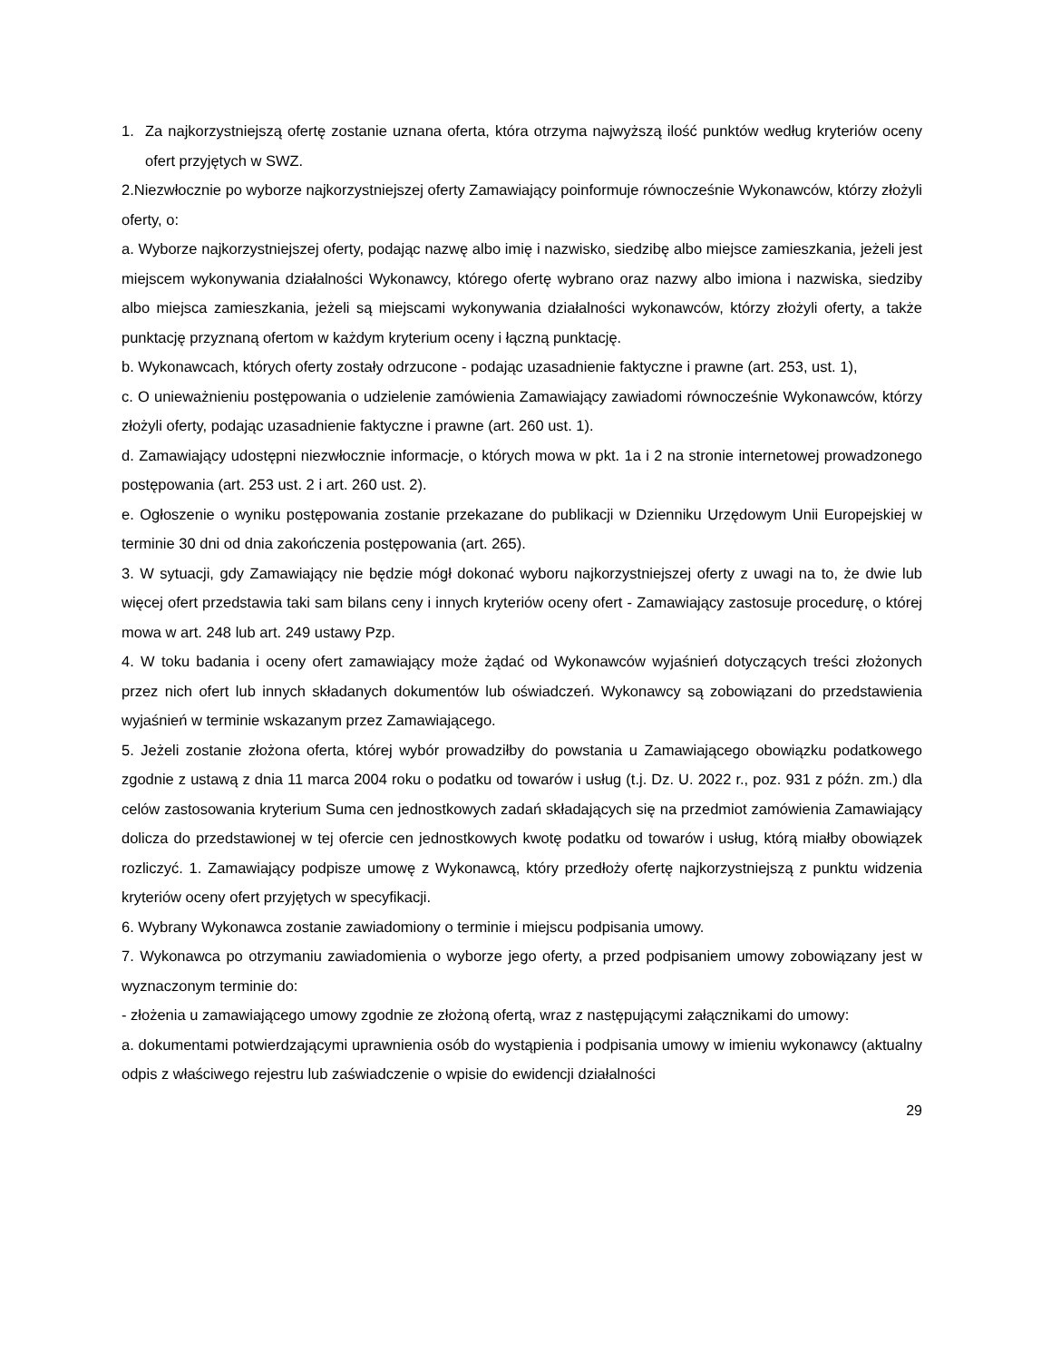1. Za najkorzystniejszą ofertę zostanie uznana oferta, która otrzyma najwyższą ilość punktów według kryteriów oceny ofert przyjętych w SWZ.
2.Niezwłocznie po wyborze najkorzystniejszej oferty Zamawiający poinformuje równocześnie Wykonawców, którzy złożyli oferty, o:
a. Wyborze najkorzystniejszej oferty, podając nazwę albo imię i nazwisko, siedzibę albo miejsce zamieszkania, jeżeli jest miejscem wykonywania działalności Wykonawcy, którego ofertę wybrano oraz nazwy albo imiona i nazwiska, siedziby albo miejsca zamieszkania, jeżeli są miejscami wykonywania działalności wykonawców, którzy złożyli oferty, a także punktację przyznaną ofertom w każdym kryterium oceny i łączną punktację.
b. Wykonawcach, których oferty zostały odrzucone - podając uzasadnienie faktyczne i prawne (art. 253, ust. 1),
c. O unieważnieniu postępowania o udzielenie zamówienia Zamawiający zawiadomi równocześnie Wykonawców, którzy złożyli oferty, podając uzasadnienie faktyczne i prawne (art. 260 ust. 1).
d. Zamawiający udostępni niezwłocznie informacje, o których mowa w pkt. 1a i 2 na stronie internetowej prowadzonego postępowania (art. 253 ust. 2 i art. 260 ust. 2).
e. Ogłoszenie o wyniku postępowania zostanie przekazane do publikacji w Dzienniku Urzędowym Unii Europejskiej w terminie 30 dni od dnia zakończenia postępowania (art. 265).
3. W sytuacji, gdy Zamawiający nie będzie mógł dokonać wyboru najkorzystniejszej oferty z uwagi na to, że dwie lub więcej ofert przedstawia taki sam bilans ceny i innych kryteriów oceny ofert - Zamawiający zastosuje procedurę, o której mowa w art. 248 lub art. 249 ustawy Pzp.
4. W toku badania i oceny ofert zamawiający może żądać od Wykonawców wyjaśnień dotyczących treści złożonych przez nich ofert lub innych składanych dokumentów lub oświadczeń. Wykonawcy są zobowiązani do przedstawienia wyjaśnień w terminie wskazanym przez Zamawiającego.
5. Jeżeli zostanie złożona oferta, której wybór prowadziłby do powstania u Zamawiającego obowiązku podatkowego zgodnie z ustawą z dnia 11 marca 2004 roku o podatku od towarów i usług (t.j. Dz. U. 2022 r., poz. 931 z późn. zm.) dla celów zastosowania kryterium Suma cen jednostkowych zadań składających się na przedmiot zamówienia Zamawiający dolicza do przedstawionej w tej ofercie cen jednostkowych kwotę podatku od towarów i usług, którą miałby obowiązek rozliczyć. 1. Zamawiający podpisze umowę z Wykonawcą, który przedłoży ofertę najkorzystniejszą z punktu widzenia kryteriów oceny ofert przyjętych w specyfikacji.
6. Wybrany Wykonawca zostanie zawiadomiony o terminie i miejscu podpisania umowy.
7. Wykonawca po otrzymaniu zawiadomienia o wyborze jego oferty, a przed podpisaniem umowy zobowiązany jest w wyznaczonym terminie do:
- złożenia u zamawiającego umowy zgodnie ze złożoną ofertą, wraz z następującymi załącznikami do umowy:
a. dokumentami potwierdzającymi uprawnienia osób do wystąpienia i podpisania umowy w imieniu wykonawcy (aktualny odpis z właściwego rejestru lub zaświadczenie o wpisie do ewidencji działalności
29